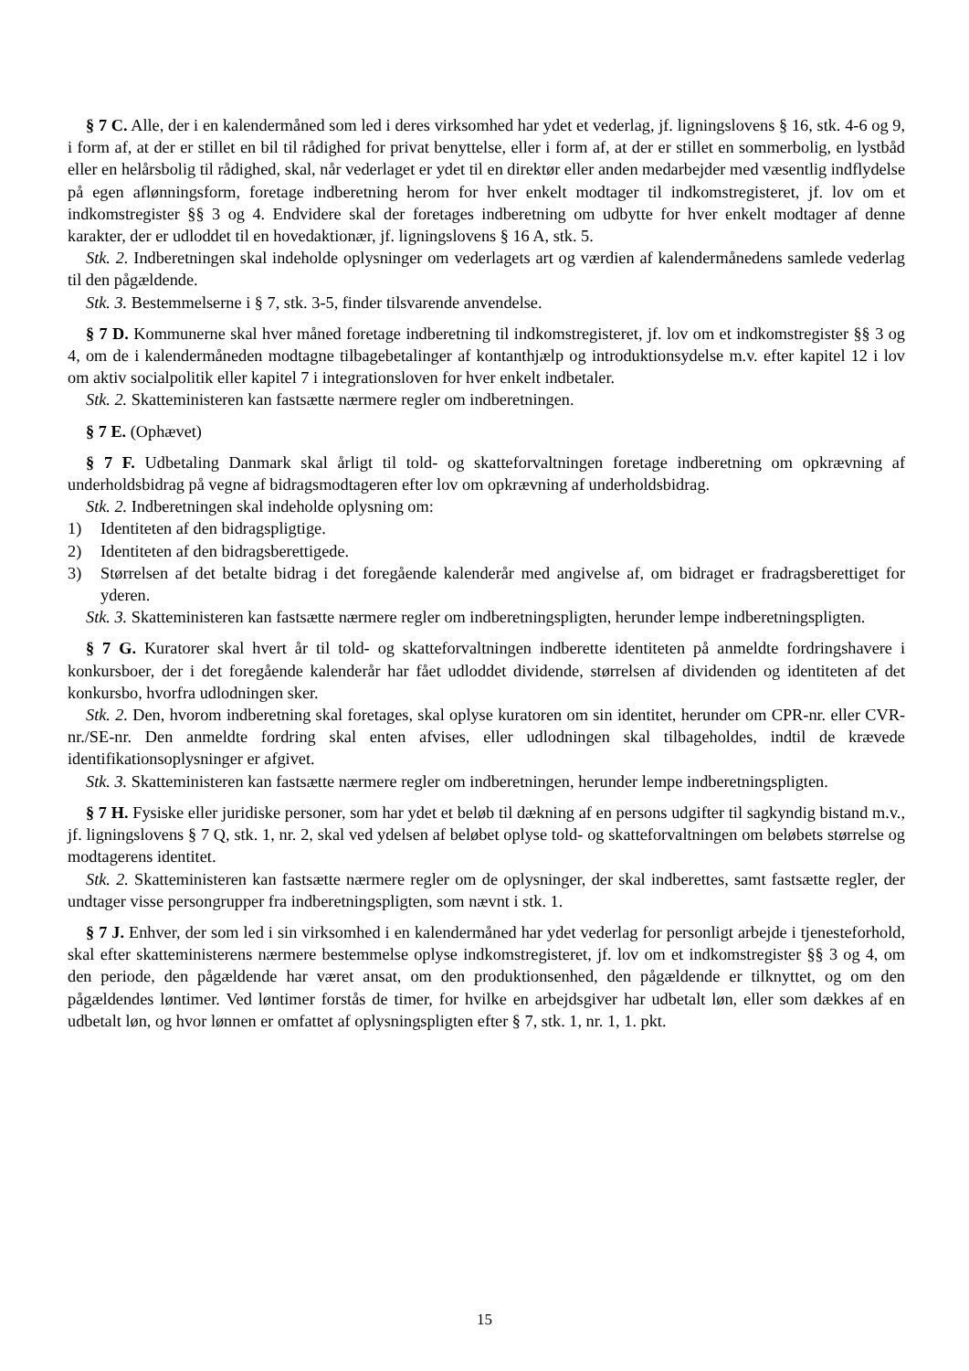§ 7 C. Alle, der i en kalendermåned som led i deres virksomhed har ydet et vederlag, jf. ligningslovens § 16, stk. 4-6 og 9, i form af, at der er stillet en bil til rådighed for privat benyttelse, eller i form af, at der er stillet en sommerbolig, en lystbåd eller en helårsbolig til rådighed, skal, når vederlaget er ydet til en direktør eller anden medarbejder med væsentlig indflydelse på egen aflønningsform, foretage indberetning herom for hver enkelt modtager til indkomstregisteret, jf. lov om et indkomstregister §§ 3 og 4. Endvidere skal der foretages indberetning om udbytte for hver enkelt modtager af denne karakter, der er udloddet til en hovedaktionær, jf. ligningslovens § 16 A, stk. 5.
Stk. 2. Indberetningen skal indeholde oplysninger om vederlagets art og værdien af kalendermånedens samlede vederlag til den pågældende.
Stk. 3. Bestemmelserne i § 7, stk. 3-5, finder tilsvarende anvendelse.
§ 7 D. Kommunerne skal hver måned foretage indberetning til indkomstregisteret, jf. lov om et indkomstregister §§ 3 og 4, om de i kalendermåneden modtagne tilbagebetalinger af kontanthjælp og introduktionsydelse m.v. efter kapitel 12 i lov om aktiv socialpolitik eller kapitel 7 i integrationsloven for hver enkelt indbetaler.
Stk. 2. Skatteministeren kan fastsætte nærmere regler om indberetningen.
§ 7 E. (Ophævet)
§ 7 F. Udbetaling Danmark skal årligt til told- og skatteforvaltningen foretage indberetning om opkrævning af underholdsbidrag på vegne af bidragsmodtageren efter lov om opkrævning af underholdsbidrag.
Stk. 2. Indberetningen skal indeholde oplysning om:
1) Identiteten af den bidragspligtige.
2) Identiteten af den bidragsberettigede.
3) Størrelsen af det betalte bidrag i det foregående kalenderår med angivelse af, om bidraget er fradragsberettiget for yderen.
Stk. 3. Skatteministeren kan fastsætte nærmere regler om indberetningspligten, herunder lempe indberetningspligten.
§ 7 G. Kuratorer skal hvert år til told- og skatteforvaltningen indberette identiteten på anmeldte fordringshavere i konkursboer, der i det foregående kalenderår har fået udloddet dividende, størrelsen af dividenden og identiteten af det konkursbo, hvorfra udlodningen sker.
Stk. 2. Den, hvorom indberetning skal foretages, skal oplyse kuratoren om sin identitet, herunder om CPR-nr. eller CVR-nr./SE-nr. Den anmeldte fordring skal enten afvises, eller udlodningen skal tilbageholdes, indtil de krævede identifikationsoplysninger er afgivet.
Stk. 3. Skatteministeren kan fastsætte nærmere regler om indberetningen, herunder lempe indberetningspligten.
§ 7 H. Fysiske eller juridiske personer, som har ydet et beløb til dækning af en persons udgifter til sagkyndig bistand m.v., jf. ligningslovens § 7 Q, stk. 1, nr. 2, skal ved ydelsen af beløbet oplyse told- og skatteforvaltningen om beløbets størrelse og modtagerens identitet.
Stk. 2. Skatteministeren kan fastsætte nærmere regler om de oplysninger, der skal indberettes, samt fastsætte regler, der undtager visse persongrupper fra indberetningspligten, som nævnt i stk. 1.
§ 7 J. Enhver, der som led i sin virksomhed i en kalendermåned har ydet vederlag for personligt arbejde i tjenesteforhold, skal efter skatteministerens nærmere bestemmelse oplyse indkomstregisteret, jf. lov om et indkomstregister §§ 3 og 4, om den periode, den pågældende har været ansat, om den produktionsenhed, den pågældende er tilknyttet, og om den pågældendes løntimer. Ved løntimer forstås de timer, for hvilke en arbejdsgiver har udbetalt løn, eller som dækkes af en udbetalt løn, og hvor lønnen er omfattet af oplysningspligten efter § 7, stk. 1, nr. 1, 1. pkt.
15